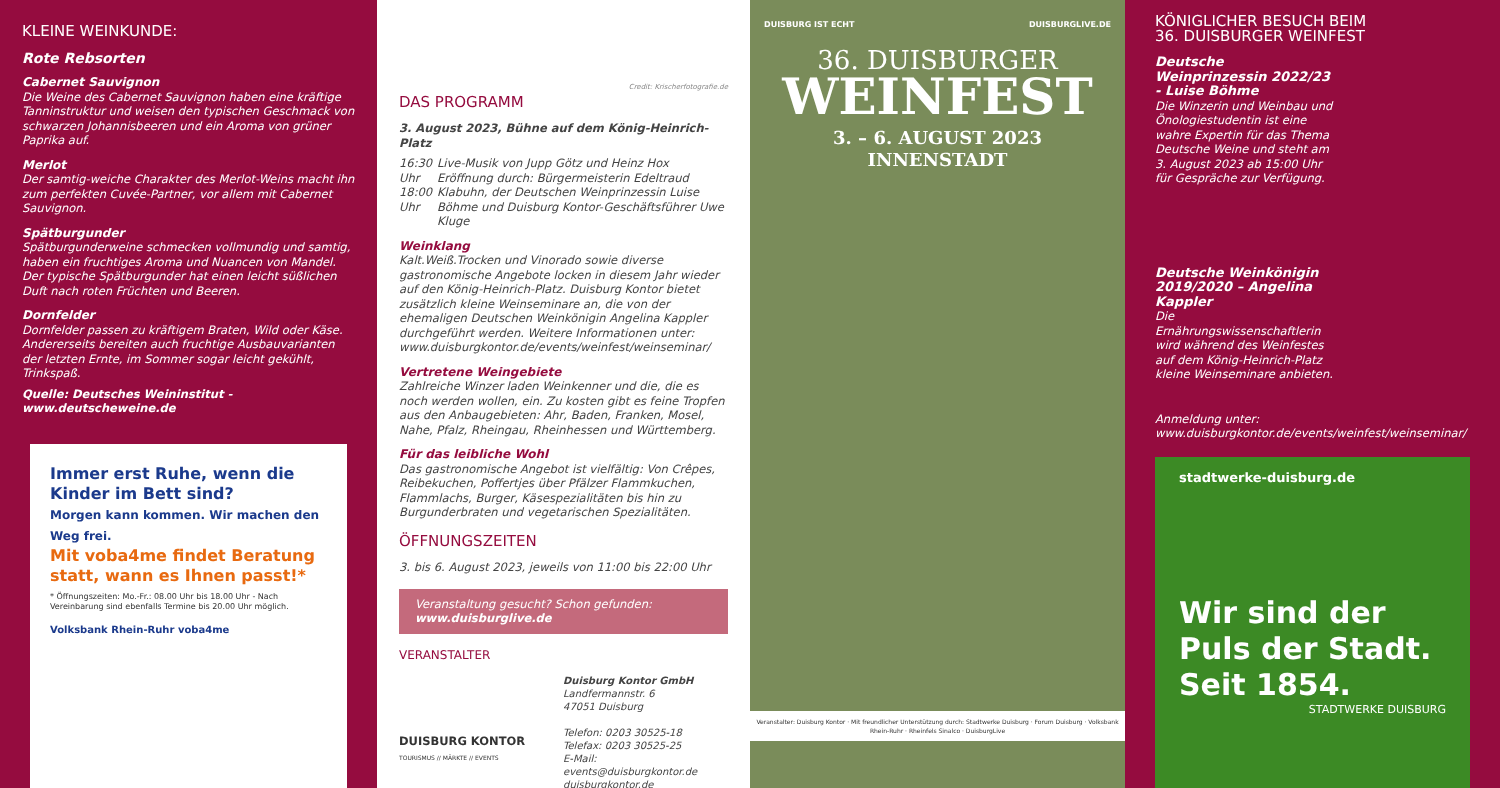KLEINE WEINKUNDE:
Rote Rebsorten
Cabernet Sauvignon
Die Weine des Cabernet Sauvignon haben eine kräftige Tanninstruktur und weisen den typischen Geschmack von schwarzen Johannisbeeren und ein Aroma von grüner Paprika auf.
Merlot
Der samtig-weiche Charakter des Merlot-Weins macht ihn zum perfekten Cuvée-Partner, vor allem mit Cabernet Sauvignon.
Spätburgunder
Spätburgunderweine schmecken vollmundig und samtig, haben ein fruchtiges Aroma und Nuancen von Mandel. Der typische Spätburgunder hat einen leicht süßlichen Duft nach roten Früchten und Beeren.
Dornfelder
Dornfelder passen zu kräftigem Braten, Wild oder Käse. Andererseits bereiten auch fruchtige Ausbauvarianten der letzten Ernte, im Sommer sogar leicht gekühlt, Trinkspaß.
Quelle: Deutsches Weininstitut - www.deutscheweine.de
Immer erst Ruhe, wenn die Kinder im Bett sind?
Morgen kann kommen. Wir machen den Weg frei.
Mit voba4me findet Beratung statt, wann es Ihnen passt!*
* Öffnungszeiten: Mo.-Fr.: 08.00 Uhr bis 18.00 Uhr - Nach Vereinbarung sind ebenfalls Termine bis 20.00 Uhr möglich.
Volksbank Rhein-Ruhr voba4me
Credit: Krischerfotografie.de
DAS PROGRAMM
3. August 2023, Bühne auf dem König-Heinrich-Platz
16:30 Uhr
18:00 Uhr
Live-Musik von Jupp Götz und Heinz Hox
Eröffnung durch: Bürgermeisterin Edeltraud Klabuhn, der Deutschen Weinprinzessin Luise Böhme und Duisburg Kontor-Geschäftsführer Uwe Kluge
Weinklang
Kalt.Weiß.Trocken und Vinorado sowie diverse gastronomische Angebote locken in diesem Jahr wieder auf den König-Heinrich-Platz. Duisburg Kontor bietet zusätzlich kleine Weinseminare an, die von der ehemaligen Deutschen Weinkönigin Angelina Kappler durchgeführt werden. Weitere Informationen unter: www.duisburgkontor.de/events/weinfest/weinseminar/
Vertretene Weingebiete
Zahlreiche Winzer laden Weinkenner und die, die es noch werden wollen, ein. Zu kosten gibt es feine Tropfen aus den Anbaugebieten: Ahr, Baden, Franken, Mosel, Nahe, Pfalz, Rheingau, Rheinhessen und Württemberg.
Für das leibliche Wohl
Das gastronomische Angebot ist vielfältig: Von Crêpes, Reibekuchen, Poffertjes über Pfälzer Flammkuchen, Flammlachs, Burger, Käsespezialitäten bis hin zu Burgunderbraten und vegetarischen Spezialitäten.
ÖFFNUNGSZEITEN
3. bis 6. August 2023, jeweils von 11:00 bis 22:00 Uhr
Veranstaltung gesucht? Schon gefunden:
www.duisburglive.de
VERANSTALTER
DUISBURG KONTOR
TOURISMUS // MÄRKTE // EVENTS
Duisburg Kontor GmbH
Landfermannstr. 6
47051 Duisburg
Telefon: 0203 30525-18
Telefax: 0203 30525-25
E-Mail: events@duisburgkontor.de
duisburgkontor.de
DUISBURG IST ECHT DUISBURGLIVE.DE
36. DUISBURGER
WEINFEST
3. – 6. AUGUST 2023
INNENSTADT
Veranstalter: Duisburg Kontor · Mit freundlicher Unterstützung durch: Stadtwerke Duisburg · Forum Duisburg · Volksbank Rhein-Ruhr · Rheinfels Sinalco · DuisburgLive
KÖNIGLICHER BESUCH BEIM
36. DUISBURGER WEINFEST
Deutsche Weinprinzessin 2022/23 - Luise Böhme
Die Winzerin und Weinbau und Önologiestudentin ist eine wahre Expertin für das Thema Deutsche Weine und steht am 3. August 2023 ab 15:00 Uhr für Gespräche zur Verfügung.
Deutsche Weinkönigin 2019/2020 – Angelina Kappler
Die Ernährungswissenschaftlerin wird während des Weinfestes auf dem König-Heinrich-Platz kleine Weinseminare anbieten.
Anmeldung unter:
www.duisburgkontor.de/events/weinfest/weinseminar/
stadtwerke-duisburg.de
Wir sind der Puls der Stadt. Seit 1854.
STADTWERKE DUISBURG